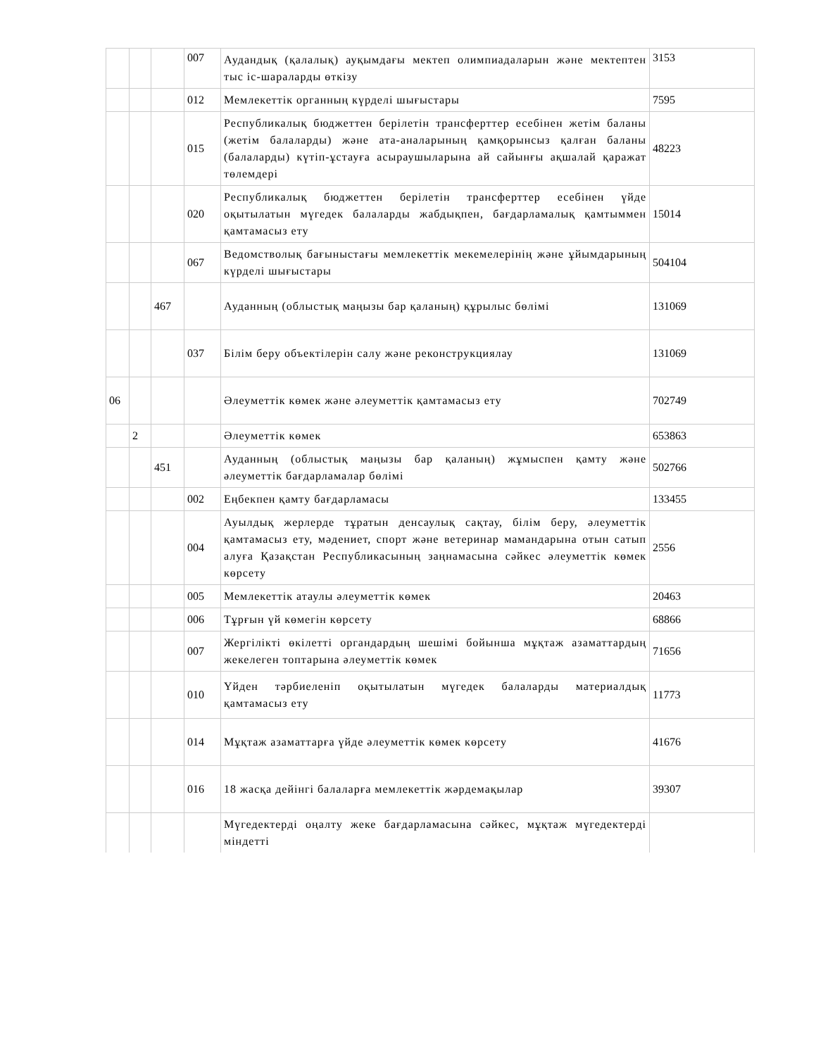| | | | 007 | Аудандық (қалалық) ауқымдағы мектеп олимпиадаларын және мектептен тыс іс-шараларды өткізу | 3153 |
| | | | 012 | Мемлекеттік органның күрделі шығыстары | 7595 |
| | | | 015 | Республикалық бюджеттен берілетін трансферттер есебінен жетім баланы (жетім балаларды) және ата-аналарының қамқорынсыз қалған баланы (балаларды) күтіп-ұстауға асыраушыларына ай сайынғы ақшалай қаражат төлемдері | 48223 |
| | | | 020 | Республикалық бюджеттен берілетін трансферттер есебінен үйде оқытылатын мүгедек балаларды жабдықпен, бағдарламалық қамтыммен қамтамасыз ету | 15014 |
| | | | 067 | Ведомстволық бағыныстағы мемлекеттік мекемелерінің және ұйымдарының күрделі шығыстары | 504104 |
| | | 467 | | Ауданның (облыстық маңызы бар қаланың) құрылыс бөлімі | 131069 |
| | | | 037 | Білім беру объектілерін салу және реконструкциялау | 131069 |
| 06 | | | | Әлеуметтік көмек және әлеуметтік қамтамасыз ету | 702749 |
| | 2 | | | Әлеуметтік көмек | 653863 |
| | | 451 | | Ауданның (облыстық маңызы бар қаланың) жұмыспен қамту және әлеуметтік бағдарламалар бөлімі | 502766 |
| | | | 002 | Еңбекпен қамту бағдарламасы | 133455 |
| | | | 004 | Ауылдық жерлерде тұратын денсаулық сақтау, білім беру, әлеуметтік қамтамасыз ету, мәдениет, спорт және ветеринар мамандарына отын сатып алуға Қазақстан Республикасының заңнамасына сәйкес әлеуметтік көмек көрсету | 2556 |
| | | | 005 | Мемлекеттік атаулы әлеуметтік көмек | 20463 |
| | | | 006 | Тұрғын үй көмегін көрсету | 68866 |
| | | | 007 | Жергілікті өкілетті органдардың шешімі бойынша мұқтаж азаматтардың жекелеген топтарына әлеуметтік көмек | 71656 |
| | | | 010 | Үйден тәрбиеленіп оқытылатын мүгедек балаларды материалдық қамтамасыз ету | 11773 |
| | | | 014 | Мұқтаж азаматтарға үйде әлеуметтік көмек көрсету | 41676 |
| | | | 016 | 18 жасқа дейінгі балаларға мемлекеттік жәрдемақылар | 39307 |
| | | | | Мүгедектерді оңалту жеке бағдарламасына сәйкес, мұқтаж мүгедектерді міндетті | |